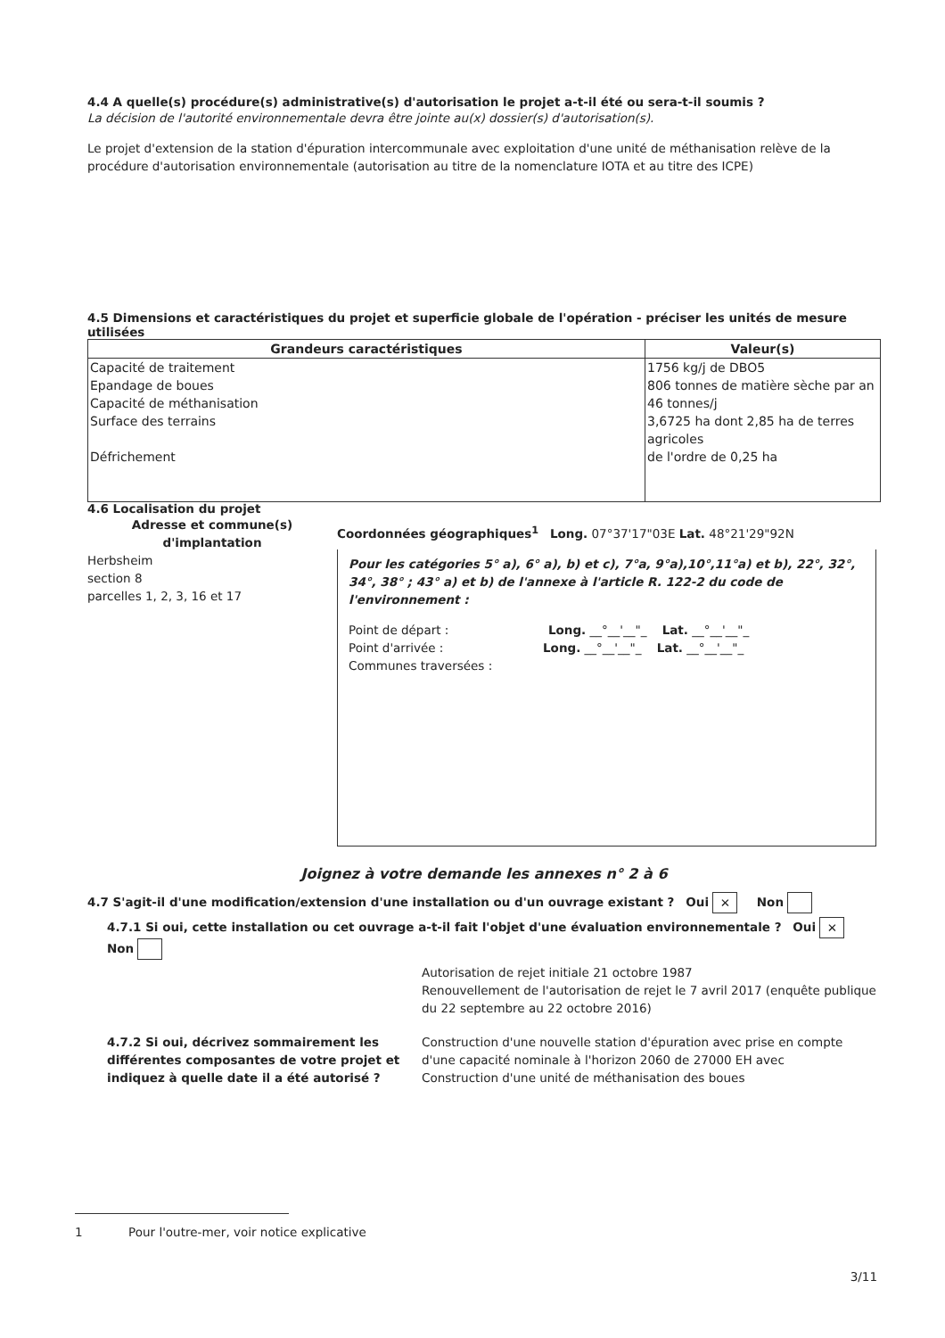4.4 A quelle(s) procédure(s) administrative(s) d'autorisation le projet a-t-il été ou sera-t-il soumis ?
La décision de l'autorité environnementale devra être jointe au(x) dossier(s) d'autorisation(s).
Le projet d'extension de la station d'épuration intercommunale avec exploitation d'une unité de méthanisation relève de la procédure d'autorisation environnementale (autorisation au titre de la nomenclature IOTA et au titre des ICPE)
4.5 Dimensions et caractéristiques du projet et superficie globale de l'opération - préciser les unités de mesure utilisées
| Grandeurs caractéristiques | Valeur(s) |
| --- | --- |
| Capacité de traitement Epandage de boues Capacité de méthanisation Surface des terrains Défrichement | 1756 kg/j de DBO5 806 tonnes de matière sèche par an 46 tonnes/j 3,6725 ha dont 2,85 ha de terres agricoles de l'ordre de 0,25 ha |
4.6 Localisation du projet
Adresse et commune(s) d'implantation
Herbsheim
section 8
parcelles 1, 2, 3, 16 et 17
Coordonnées géographiques<sup>1</sup> Long. 07°37'17"03E Lat. 48°21'29"92N
Pour les catégories 5° a), 6° a), b) et c), 7°a, 9°a),10°,11°a) et b), 22°, 32°, 34°, 38° ; 43° a) et b) de l'annexe à l'article R. 122-2 du code de l'environnement :
Point de départ : Long. __°__'__"_ Lat. __°__'__"_
Point d'arrivée : Long. __°__'__"_ Lat. __°__'__"_
Communes traversées :
Joignez à votre demande les annexes n° 2 à 6
4.7 S'agit-il d'une modification/extension d'une installation ou d'un ouvrage existant ? Oui ✕ Non
4.7.1 Si oui, cette installation ou cet ouvrage a-t-il fait l'objet d'une évaluation environnementale ? Oui ✕ Non
Autorisation de rejet initiale 21 octobre 1987
Renouvellement de l'autorisation de rejet le 7 avril 2017 (enquête publique du 22 septembre au 22 octobre 2016)
4.7.2 Si oui, décrivez sommairement les différentes composantes de votre projet et indiquez à quelle date il a été autorisé ?
Construction d'une nouvelle station d'épuration avec prise en compte d'une capacité nominale à l'horizon 2060 de 27000 EH avec Construction d'une unité de méthanisation des boues
1 Pour l'outre-mer, voir notice explicative
3/11